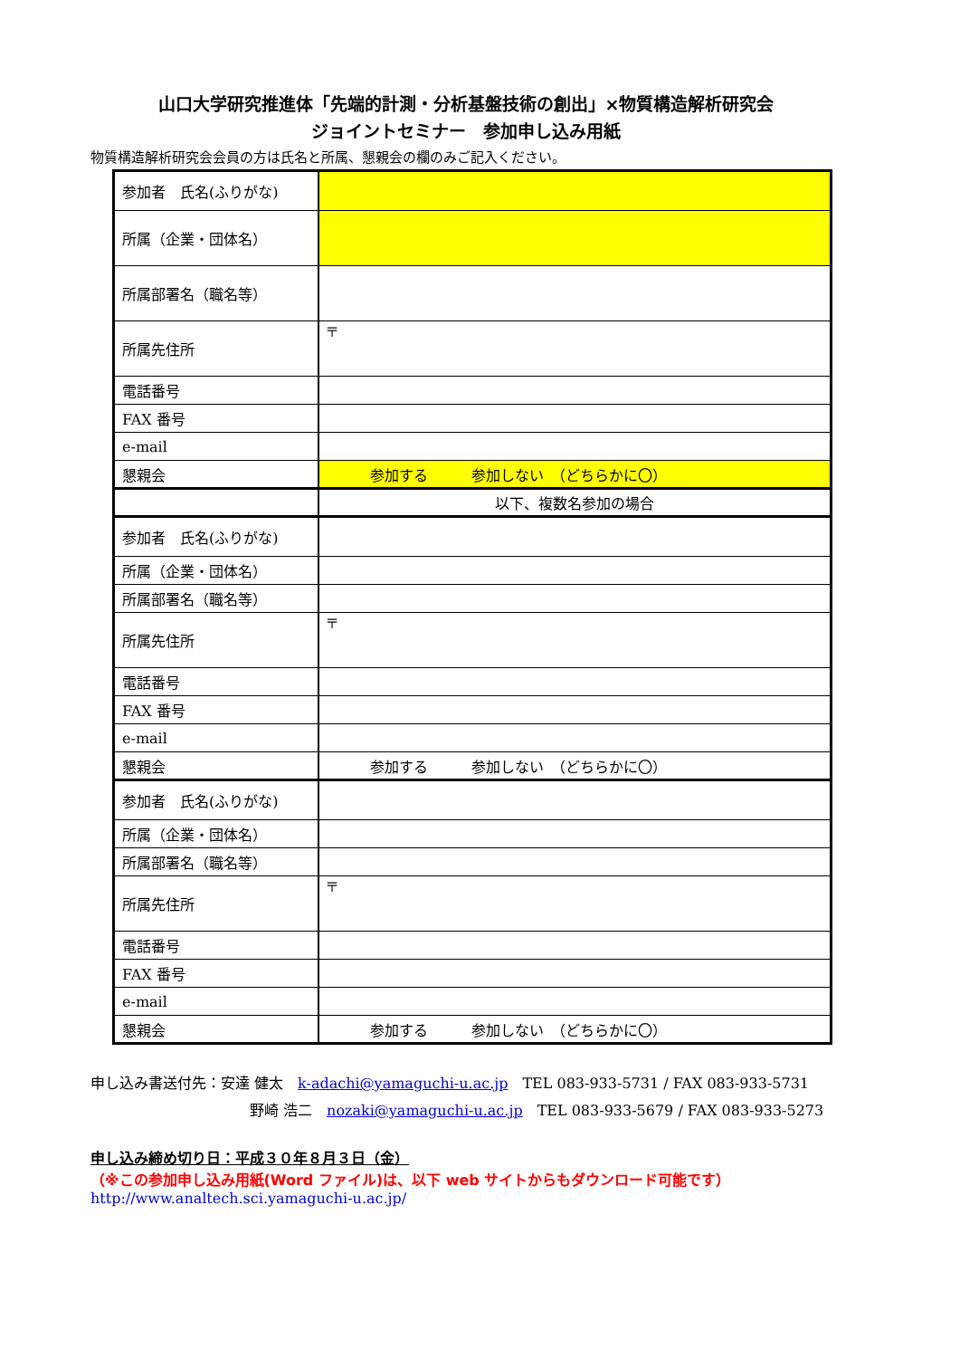山口大学研究推進体「先端的計測・分析基盤技術の創出」×物質構造解析研究会
ジョイントセミナー　参加申し込み用紙
物質構造解析研究会会員の方は氏名と所属、懇親会の欄のみご記入ください。
| 参加者 氏名(ふりがな) | |
| 所属（企業・団体名） | |
| 所属部署名（職名等） | |
| 所属先住所 | 〒 |
| 電話番号 | |
| FAX 番号 | |
| e-mail | |
| 懇親会 | 参加する 参加しない （どちらかに〇） |
| | 以下、複数名参加の場合 |
| 参加者 氏名(ふりがな) | |
| 所属（企業・団体名） | |
| 所属部署名（職名等） | |
| 所属先住所 | 〒 |
| 電話番号 | |
| FAX 番号 | |
| e-mail | |
| 懇親会 | 参加する 参加しない （どちらかに〇） |
| 参加者 氏名(ふりがな) | |
| 所属（企業・団体名） | |
| 所属部署名（職名等） | |
| 所属先住所 | 〒 |
| 電話番号 | |
| FAX 番号 | |
| e-mail | |
| 懇親会 | 参加する 参加しない （どちらかに〇） |
申し込み書送付先：安達 健太　k-adachi@yamaguchi-u.ac.jp　TEL 083-933-5731 / FAX 083-933-5731
野崎 浩二　nozaki@yamaguchi-u.ac.jp　TEL 083-933-5679 / FAX 083-933-5273
申し込み締め切り日：平成３０年８月３日（金）
（※この参加申し込み用紙(Word ファイル)は、以下 web サイトからもダウンロード可能です）
http://www.analtech.sci.yamaguchi-u.ac.jp/